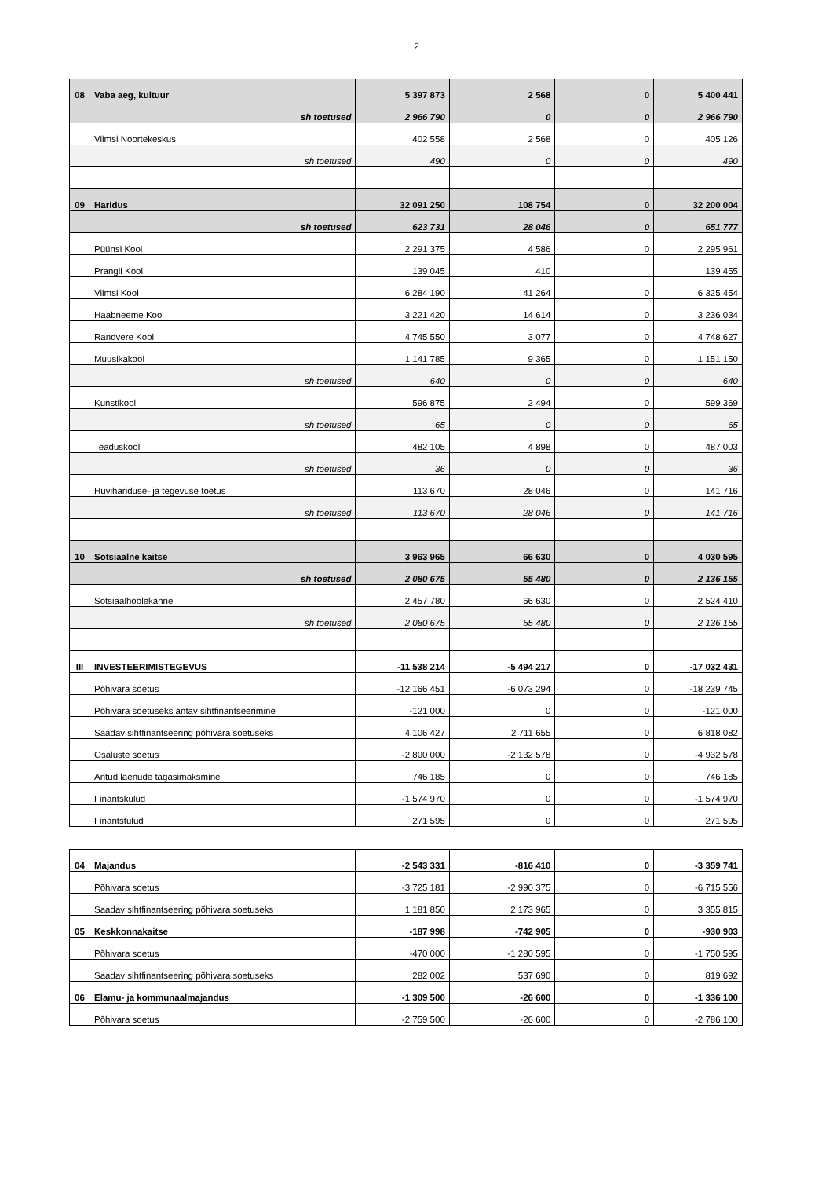2
| 08 | Vaba aeg, kultuur | 5 397 873 | 2 568 | 0 | 5 400 441 |
| | sh toetused | 2 966 790 | 0 | 0 | 2 966 790 |
| | Viimsi Noortekeskus | 402 558 | 2 568 | 0 | 405 126 |
| | sh toetused | 490 | 0 | 0 | 490 |
| 09 | Haridus | 32 091 250 | 108 754 | 0 | 32 200 004 |
| | sh toetused | 623 731 | 28 046 | 0 | 651 777 |
| | Püünsi Kool | 2 291 375 | 4 586 | 0 | 2 295 961 |
| | Prangli Kool | 139 045 | 410 | | 139 455 |
| | Viimsi Kool | 6 284 190 | 41 264 | 0 | 6 325 454 |
| | Haabneeme Kool | 3 221 420 | 14 614 | 0 | 3 236 034 |
| | Randvere Kool | 4 745 550 | 3 077 | 0 | 4 748 627 |
| | Muusikakool | 1 141 785 | 9 365 | 0 | 1 151 150 |
| | sh toetused | 640 | 0 | 0 | 640 |
| | Kunstikool | 596 875 | 2 494 | 0 | 599 369 |
| | sh toetused | 65 | 0 | 0 | 65 |
| | Teaduskool | 482 105 | 4 898 | 0 | 487 003 |
| | sh toetused | 36 | 0 | 0 | 36 |
| | Huvihariduse- ja tegevuse toetus | 113 670 | 28 046 | 0 | 141 716 |
| | sh toetused | 113 670 | 28 046 | 0 | 141 716 |
| 10 | Sotsiaalne kaitse | 3 963 965 | 66 630 | 0 | 4 030 595 |
| | sh toetused | 2 080 675 | 55 480 | 0 | 2 136 155 |
| | Sotsiaalhoolekanne | 2 457 780 | 66 630 | 0 | 2 524 410 |
| | sh toetused | 2 080 675 | 55 480 | 0 | 2 136 155 |
| III | INVESTEERIMISTEGEVUS | -11 538 214 | -5 494 217 | 0 | -17 032 431 |
| | Põhivara soetus | -12 166 451 | -6 073 294 | 0 | -18 239 745 |
| | Põhivara soetuseks antav sihtfinantseerimine | -121 000 | 0 | 0 | -121 000 |
| | Saadav sihtfinantseering põhivara soetuseks | 4 106 427 | 2 711 655 | 0 | 6 818 082 |
| | Osaluste soetus | -2 800 000 | -2 132 578 | 0 | -4 932 578 |
| | Antud laenude tagasimaksmine | 746 185 | 0 | 0 | 746 185 |
| | Finantskulud | -1 574 970 | 0 | 0 | -1 574 970 |
| | Finantstulud | 271 595 | 0 | 0 | 271 595 |
| 04 | Majandus | -2 543 331 | -816 410 | 0 | -3 359 741 |
| | Põhivara soetus | -3 725 181 | -2 990 375 | 0 | -6 715 556 |
| | Saadav sihtfinantseering põhivara soetuseks | 1 181 850 | 2 173 965 | 0 | 3 355 815 |
| 05 | Keskkonnakaitse | -187 998 | -742 905 | 0 | -930 903 |
| | Põhivara soetus | -470 000 | -1 280 595 | 0 | -1 750 595 |
| | Saadav sihtfinantseering põhivara soetuseks | 282 002 | 537 690 | 0 | 819 692 |
| 06 | Elamu- ja kommunaalmajandus | -1 309 500 | -26 600 | 0 | -1 336 100 |
| | Põhivara soetus | -2 759 500 | -26 600 | 0 | -2 786 100 |